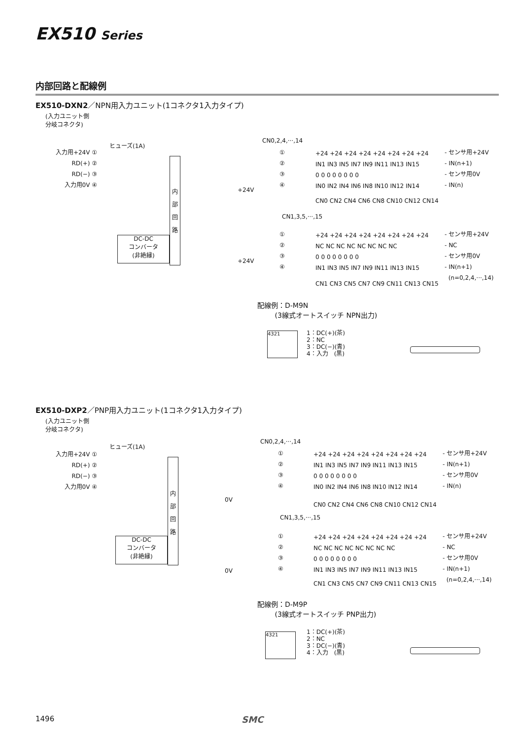EX510 Series
内部回路と配線例
EX510-DXN2／NPN用入力ユニット(1コネクタ1入力タイプ)
(入力ユニット側
分岐コネクタ)
入力用+24V ①
RD(+) ②
RD(−) ③
入力用0V ④
ヒューズ(1A)
内
部
回
路
DC-DC
コンバータ
(非絶縁)
+24V
+24V
CN0,2,4,···,14
①
②
③
④
+24 +24 +24 +24 +24 +24 +24 +24
IN1 IN3 IN5 IN7 IN9 IN11 IN13 IN15
0 0 0 0 0 0 0 0
IN0 IN2 IN4 IN6 IN8 IN10 IN12 IN14
- センサ用+24V
- IN(n+1)
- センサ用0V
- IN(n)
CN0 CN2 CN4 CN6 CN8 CN10 CN12 CN14
CN1,3,5,···,15
①
②
③
④
+24 +24 +24 +24 +24 +24 +24 +24
NC NC NC NC NC NC NC NC
0 0 0 0 0 0 0 0
IN1 IN3 IN5 IN7 IN9 IN11 IN13 IN15
- センサ用+24V
- NC
- センサ用0V
- IN(n+1)
(n=0,2,4,···,14)
CN1 CN3 CN5 CN7 CN9 CN11 CN13 CN15
配線例：D-M9N
(3線式オートスイッチ NPN出力)
4321
1：DC(+)(茶)
2：NC
3：DC(−)(青)
4：入力　(黒)
EX510-DXP2／PNP用入力ユニット(1コネクタ1入力タイプ)
(入力ユニット側
分岐コネクタ)
入力用+24V ①
RD(+) ②
RD(−) ③
入力用0V ④
ヒューズ(1A)
内
部
回
路
DC-DC
コンバータ
(非絶縁)
0V
0V
CN0,2,4,···,14
①
②
③
④
+24 +24 +24 +24 +24 +24 +24 +24
IN1 IN3 IN5 IN7 IN9 IN11 IN13 IN15
0 0 0 0 0 0 0 0
IN0 IN2 IN4 IN6 IN8 IN10 IN12 IN14
- センサ用+24V
- IN(n+1)
- センサ用0V
- IN(n)
CN0 CN2 CN4 CN6 CN8 CN10 CN12 CN14
CN1,3,5,···,15
①
②
③
④
+24 +24 +24 +24 +24 +24 +24 +24
NC NC NC NC NC NC NC NC
0 0 0 0 0 0 0 0
IN1 IN3 IN5 IN7 IN9 IN11 IN13 IN15
- センサ用+24V
- NC
- センサ用0V
- IN(n+1)
(n=0,2,4,···,14)
CN1 CN3 CN5 CN7 CN9 CN11 CN13 CN15
配線例：D-M9P
(3線式オートスイッチ PNP出力)
4321
1：DC(+)(茶)
2：NC
3：DC(−)(青)
4：入力　(黒)
1496 SMC